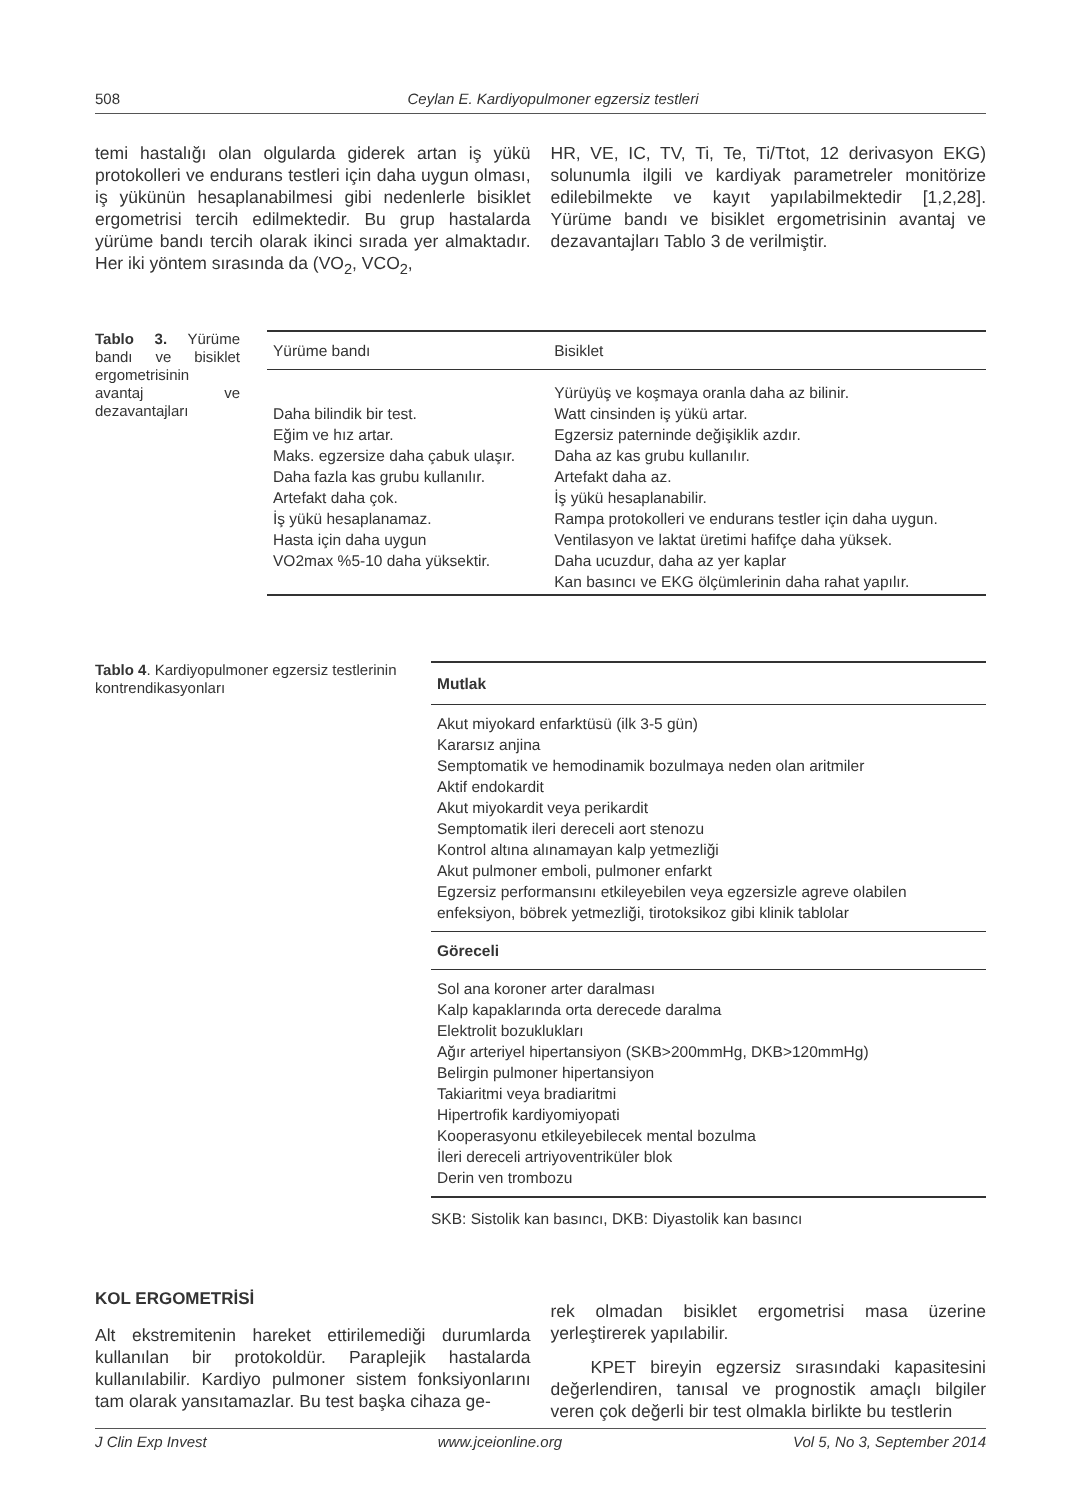508 Ceylan E. Kardiyopulmoner egzersiz testleri
temi hastalığı olan olgularda giderek artan iş yükü protokolleri ve endurans testleri için daha uygun olması, iş yükünün hesaplanabilmesi gibi nedenlerle bisiklet ergometrisi tercih edilmektedir. Bu grup hastalarda yürüme bandı tercih olarak ikinci sırada yer almaktadır. Her iki yöntem sırasında da (VO<sub>2</sub>, VCO<sub>2</sub>,
HR, VE, IC, TV, Ti, Te, Ti/Ttot, 12 derivasyon EKG) solunumla ilgili ve kardiyak parametreler monitörize edilebilmekte ve kayıt yapılabilmektedir [1,2,28]. Yürüme bandı ve bisiklet ergometrisinin avantaj ve dezavantajları Tablo 3 de verilmiştir.
Tablo 3. Yürüme bandı ve bisiklet ergometrisinin avantaj ve dezavantajları
| Yürüme bandı | Bisiklet |
| --- | --- |
| Daha bilindik bir test. Eğim ve hız artar. Maks. egzersize daha çabuk ulaşır. Daha fazla kas grubu kullanılır. Artefakt daha çok. İş yükü hesaplanamaz. Hasta için daha uygun VO2max %5-10 daha yüksektir. | Yürüyüş ve koşmaya oranla daha az bilinir. Watt cinsinden iş yükü artar. Egzersiz paterninde değişiklik azdır. Daha az kas grubu kullanılır. Artefakt daha az. İş yükü hesaplanabilir. Rampa protokolleri ve endurans testler için daha uygun. Ventilasyon ve laktat üretimi hafifçe daha yüksek. Daha ucuzdur, daha az yer kaplar Kan basıncı ve EKG ölçümlerinin daha rahat yapılır. |
Tablo 4. Kardiyopulmoner egzersiz testlerinin kontrendikasyonları
| Mutlak |
| --- |
| Akut miyokard enfarktüsü (ilk 3-5 gün) Kararsız anjina Semptomatik ve hemodinamik bozulmaya neden olan aritmiler Aktif endokardit Akut miyokardit veya perikardit Semptomatik ileri dereceli aort stenozu Kontrol altına alınamayan kalp yetmezliği Akut pulmoner emboli, pulmoner enfarkt Egzersiz performansını etkileyebilen veya egzersizle agreve olabilen enfeksiyon, böbrek yetmezliği, tirotoksikoz gibi klinik tablolar |
| Göreceli |
| Sol ana koroner arter daralması Kalp kapaklarında orta derecede daralma Elektrolit bozuklukları Ağır arteriyel hipertansiyon (SKB>200mmHg, DKB>120mmHg) Belirgin pulmoner hipertansiyon Takiaritmi veya bradiaritmi Hipertrofik kardiyomiyopati Kooperasyonu etkileyebilecek mental bozulma İleri dereceli artriyoventriküler blok Derin ven trombozu |
SKB: Sistolik kan basıncı, DKB: Diyastolik kan basıncı
KOL ERGOMETRİSİ
Alt ekstremitenin hareket ettirilemediği durumlarda kullanılan bir protokoldür. Paraplejik hastalarda kullanılabilir. Kardiyo pulmoner sistem fonksiyonlarını tam olarak yansıtamazlar. Bu test başka cihaza ge-
rek olmadan bisiklet ergometrisi masa üzerine yerleştirerek yapılabilir.
KPET bireyin egzersiz sırasındaki kapasitesini değerlendiren, tanısal ve prognostik amaçlı bilgiler veren çok değerli bir test olmakla birlikte bu testlerin
J Clin Exp Invest www.jceionline.org Vol 5, No 3, September 2014